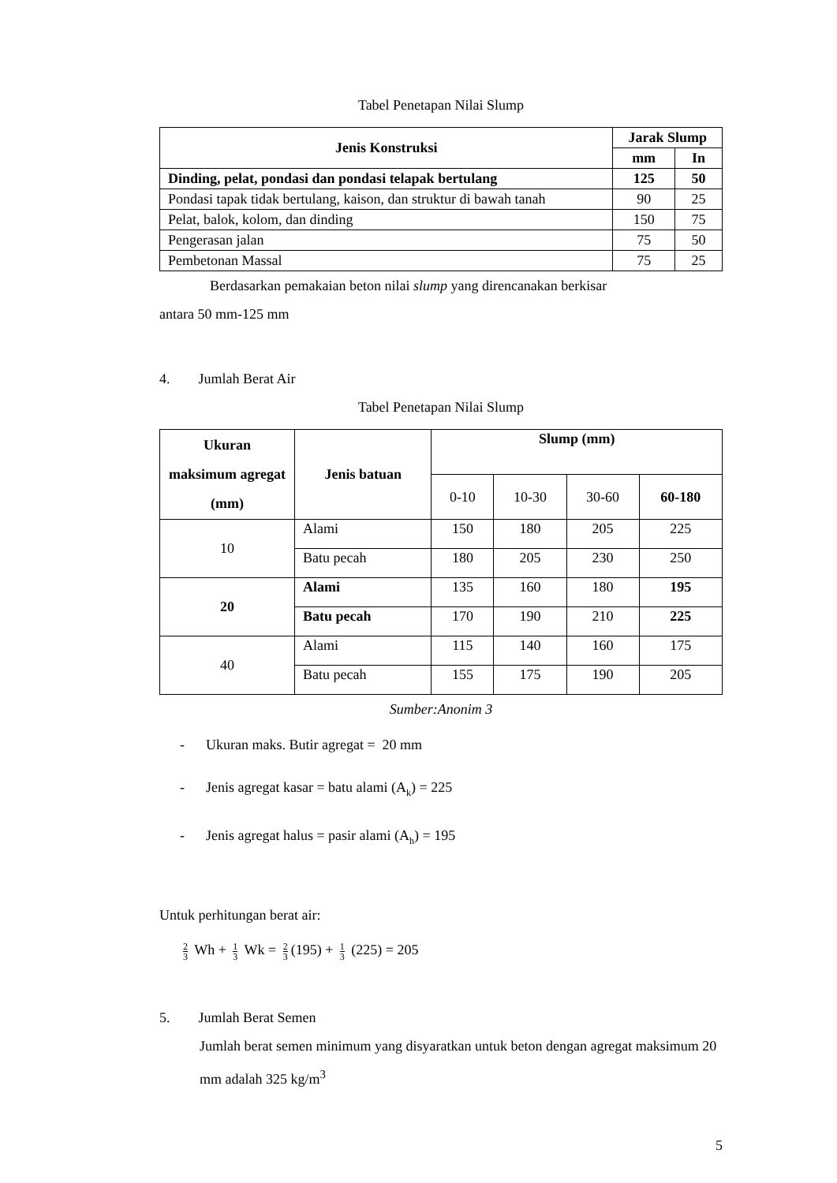Tabel Penetapan Nilai Slump
| Jenis Konstruksi | Jarak Slump | |
| | mm | In |
| Dinding, pelat, pondasi dan pondasi telapak bertulang | 125 | 50 |
| Pondasi tapak tidak bertulang, kaison, dan struktur di bawah tanah | 90 | 25 |
| Pelat, balok, kolom, dan dinding | 150 | 75 |
| Pengerasan jalan | 75 | 50 |
| Pembetonan Massal | 75 | 25 |
Berdasarkan pemakaian beton nilai slump yang direncanakan berkisar
antara 50 mm-125 mm
4. Jumlah Berat Air
Tabel Penetapan Nilai Slump
| Ukuran maksimum agregat (mm) | Jenis batuan | Slump (mm) | | | |
| | | 0-10 | 10-30 | 30-60 | 60-180 |
| 10 | Alami | 150 | 180 | 205 | 225 |
| | Batu pecah | 180 | 205 | 230 | 250 |
| 20 | Alami | 135 | 160 | 180 | 195 |
| | Batu pecah | 170 | 190 | 210 | 225 |
| 40 | Alami | 115 | 140 | 160 | 175 |
| | Batu pecah | 155 | 175 | 190 | 205 |
Sumber:Anonim 3
- Ukuran maks. Butir agregat = 20 mm
- Jenis agregat kasar = batu alami (A<sub>k</sub>) = 225
- Jenis agregat halus = pasir alami (A<sub>h</sub>) = 195
Untuk perhitungan berat air:
2 3 Wh + 1 3 Wk = 2 3 (195) + 1 3 (225) = 205
5. Jumlah Berat Semen
Jumlah berat semen minimum yang disyaratkan untuk beton dengan agregat maksimum 20 mm adalah 325 kg/m<sup>3</sup>
5